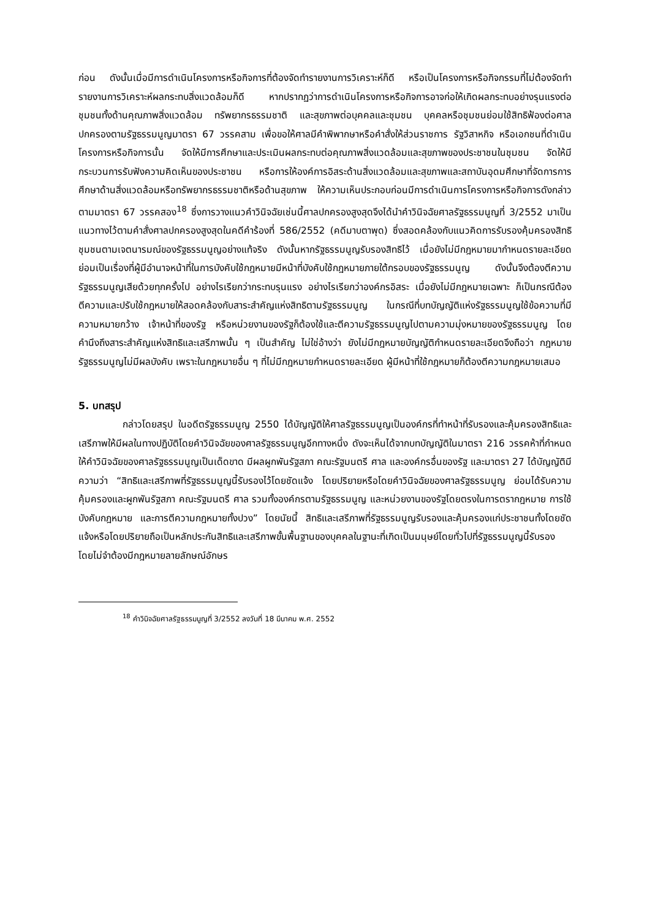ก่อน ดังนั้นเมื่อมีการดำเนินโครงการหรือกิจการที่ต้องจัดทำรายงานการวิเคราะห์ก็ดี หรือเป็นโครงการหรือกิจกรรมที่ไม่ต้องจัดทำรายงานการวิเคราะห์ผลกระทบสิ่งแวดล้อมก็ดี หากปรากฏว่าการดำเนินโครงการหรือกิจการอาจก่อให้เกิดผลกระทบอย่างรุนแรงต่อชุมชนทั้งด้านคุณภาพสิ่งแวดล้อม ทรัพยากรธรรมชาติ และสุขภาพต่อบุคคลและชุมชน บุคคลหรือชุมชนย่อมใช้สิทธิฟ้องต่อศาลปกครองตามรัฐธรรมนูญมาตรา 67 วรรคสาม เพื่อขอให้ศาลมีคำพิพากษาหรือคำสั่งให้ส่วนราชการ รัฐวิสาหกิจ หรือเอกชนที่ดำเนินโครงการหรือกิจการนั้น จัดให้มีการศึกษาและประเมินผลกระทบต่อคุณภาพสิ่งแวดล้อมและสุขภาพของประชาชนในชุมชน จัดให้มีกระบวนการรับฟังความคิดเห็นของประชาชน หรือการให้องค์การอิสระด้านสิ่งแวดล้อมและสุขภาพและสถาบันอุดมศึกษาที่จัดการการศึกษาด้านสิ่งแวดล้อมหรือทรัพยากรธรรมชาติหรือด้านสุขภาพ ให้ความเห็นประกอบก่อนมีการดำเนินการโครงการหรือกิจการดังกล่าว ตามมาตรา 67 วรรคสอง<sup>18</sup> ซึ่งการวางแนวคำวินิจฉัยเช่นนี้ศาลปกครองสูงสุดจึงได้นำคำวินิจฉัยศาลรัฐธรรมนูญที่ 3/2552 มาเป็นแนวทางไว้ตามคำสั่งศาลปกครองสูงสุดในคดีคำร้องที่ 586/2552 (คดีมาบตาพุด) ซึ่งสอดคล้องกับแนวคิดการรับรองคุ้มครองสิทธิชุมชนตามเจตนารมณ์ของรัฐธรรมนูญอย่างแท้จริง ดังนั้นหากรัฐธรรมนูญรับรองสิทธิไว้ เมื่อยังไม่มีกฎหมายมากำหนดรายละเอียด ย่อมเป็นเรื่องที่ผู้มีอำนาจหน้าที่ในการบังคับใช้กฎหมายมีหน้าที่บังคับใช้กฎหมายภายใต้กรอบของรัฐธรรมนูญ ดังนั้นจึงต้องตีความรัฐธรรมนูญเสียด้วยทุกครั้งไป อย่างไรเรียกว่ากระทบรุนแรง อย่างไรเรียกว่าองค์กรอิสระ เมื่อยังไม่มีกฎหมายเฉพาะ ก็เป็นกรณีต้องตีความและปรับใช้กฎหมายให้สอดคล้องกับสาระสำคัญแห่งสิทธิตามรัฐธรรมนูญ ในกรณีที่บทบัญญัติแห่งรัฐธรรมนูญใช้ข้อความที่มีความหมายกว้าง เจ้าหน้าที่ของรัฐ หรือหน่วยงานของรัฐก็ต้องใช้และตีความรัฐธรรมนูญไปตามความมุ่งหมายของรัฐธรรมนูญ โดยคำนึงถึงสาระสำคัญแห่งสิทธิและเสรีภาพนั้น ๆ เป็นสำคัญ ไม่ใช่อ้างว่า ยังไม่มีกฎหมายบัญญัติกำหนดรายละเอียดจึงถือว่า กฎหมายรัฐธรรมนูญไม่มีผลบังคับ เพราะในกฎหมายอื่น ๆ ที่ไม่มีกฎหมายกำหนดรายละเอียด ผู้มีหน้าที่ใช้กฎหมายก็ต้องตีความกฎหมายเสมอ
5. บทสรุป
กล่าวโดยสรุป ในอดีตรัฐธรรมนูญ 2550 ได้บัญญัติให้ศาลรัฐธรรมนูญเป็นองค์กรที่ทำหน้าที่รับรองและคุ้มครองสิทธิและเสรีภาพให้มีผลในทางปฏิบัติโดยคำวินิจฉัยของศาลรัฐธรรมนูญอีกทางหนึ่ง ดังจะเห็นได้จากบทบัญญัติในมาตรา 216 วรรคห้าที่กำหนดให้คำวินิจฉัยของศาลรัฐธรรมนูญเป็นเด็ดขาด มีผลผูกพันรัฐสภา คณะรัฐมนตรี ศาล และองค์กรอื่นของรัฐ และมาตรา 27 ได้บัญญัติมีความว่า “สิทธิและเสรีภาพที่รัฐธรรมนูญนี้รับรองไว้โดยชัดแจ้ง โดยปริยายหรือโดยคำวินิจฉัยของศาลรัฐธรรมนูญ ย่อมได้รับความคุ้มครองและผูกพันรัฐสภา คณะรัฐมนตรี ศาล รวมทั้งองค์กรตามรัฐธรรมนูญ และหน่วยงานของรัฐโดยตรงในการตรากฎหมาย การใช้บังคับกฎหมาย และการตีความกฎหมายทั้งปวง” โดยนัยนี้ สิทธิและเสรีภาพที่รัฐธรรมนูญรับรองและคุ้มครองแก่ประชาชนทั้งโดยชัดแจ้งหรือโดยปริยายถือเป็นหลักประกันสิทธิและเสรีภาพขั้นพื้นฐานของบุคคลในฐานะที่เกิดเป็นมนุษย์โดยทั่วไปที่รัฐธรรมนูญนี้รับรอง โดยไม่จำต้องมีกฎหมายลายลักษณ์อักษร
<sup>18</sup> คำวินิจฉัยศาลรัฐธรรมนูญที่ 3/2552 ลงวันที่ 18 มีนาคม พ.ศ. 2552